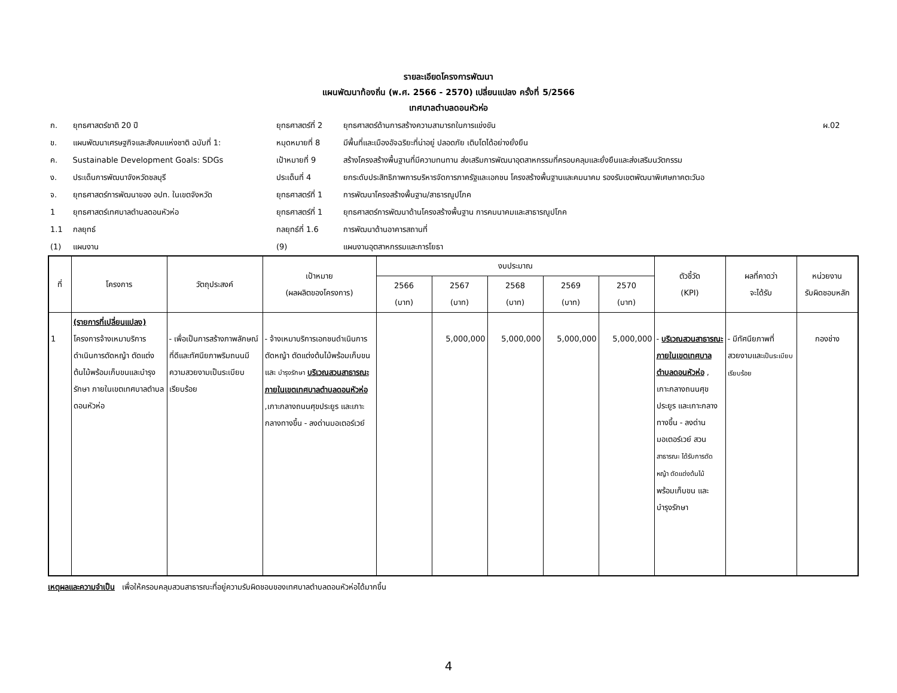รายละเอียดโครงการพัฒนา
แผนพัฒนาท้องถิ่น (พ.ศ. 2566 - 2570) เปลี่ยนแปลง ครั้งที่ 5/2566
เทศบาลตำบลดอนหัวห่อ
| ก. | ยุทธศาสตร์ชาติ 20 ปี | ยุทธศาสตร์ที่ 2 | ยุทธศาสตร์ด้านการสร้างความสามารถในการแข่งขัน | ผ.02 |
| ข. | แผนพัฒนาเศรษฐกิจและสังคมแห่งชาติ ฉบับที่ 1: | หมุดหมายที่ 8 | มีพื้นที่และเมืองอัจฉริยะที่น่าอยู่ ปลอดภัย เติบโตได้อย่างยั่งยืน | |
| ค. | Sustainable Development Goals: SDGs | เป้าหมายที่ 9 | สร้างโครงสร้างพื้นฐานที่มีความทนทาน ส่งเสริมการพัฒนาอุตสาหกรรมที่ครอบคลุมและยั่งยืนและส่งเสริมนวัตกรรม | |
| ง. | ประเด็นการพัฒนาจังหวัดชลบุรี | ประเด็นที่ 4 | ยกระดับประสิทธิภาพการบริหารจัดการภาครัฐและเอกชน โครงสร้างพื้นฐานและคมนาคม รองรับเขตพัฒนาพิเศษภาคตะวันอ | |
| จ. | ยุทธศาสตร์การพัฒนาของ อปท. ในเขตจังหวัด | ยุทธศาสตร์ที่ 1 | การพัฒนาโครงสร้างพื้นฐาน/สาธารณูปโภค | |
| 1 | ยุทธศาสตร์เทศบาลตำบลดอนหัวห่อ | ยุทธศาสตร์ที่ 1 | ยุทธศาสตร์การพัฒนาด้านโครงสร้างพื้นฐาน การคมนาคมและสาธารณูปโภค | |
| 1.1 | กลยุทธ์ | กลยุทธ์ที่ 1.6 | การพัฒนาด้านอาคารสถานที่ | |
| (1) | แผนงาน | (9) | แผนงานอุตสาหกรรมและการโยธา | |
| ที่ | โครงการ | วัตถุประสงค์ | เป้าหมาย (ผลผลิตของโครงการ) | งบประมาณ | | | | | ตัวชี้วัด (KPI) | ผลที่คาดว่า จะได้รับ | หน่วยงาน รับผิดชอบหลัก |
| --- | --- | --- | --- | --- | --- | --- | --- | --- | --- | --- | --- |
| | | | | 2566 (บาท) | 2567 (บาท) | 2568 (บาท) | 2569 (บาท) | 2570 (บาท) | | | |
| 1 | (รายการที่เปลี่ยนแปลง) โครงการจ้างเหมาบริการดำเนินการตัดหญ้า ตัดแต่งต้นไม้พร้อมเก็บขนและบำรุงรักษา ภายในเขตเทศบาลตำบลดอนหัวห่อ | - เพื่อเป็นการสร้างภาพลักษณ์ที่ดีและทัศนียภาพริมถนนมีความสวยงามเป็นระเบียบเรียบร้อย | - จ้างเหมาบริการเอกชนดำเนินการตัดหญ้า ตัดแต่งต้นไม้พร้อมเก็บขนและ บำรุงรักษา บริเวณสวนสาธารณะภายในเขตเทศบาลตำบลดอนหัวห่อ ,เกาะกลางถนนศุขประยูร และเกาะกลางทางขึ้น - ลงด่านมอเตอร์เวย์ | | 5,000,000 | 5,000,000 | 5,000,000 | 5,000,000 | - บริเวณสวนสาธารณะภายในเขตเทศบาลตำบลดอนหัวห่อ , เกาะกลางถนนศุขประยูร และเกาะกลางทางขึ้น - ลงด่านมอเตอร์เวย์ สวน สาธารณะ ได้รับการตัดหญ้า ตัดแต่งต้นไม้ พร้อมเก็บขน และบำรุงรักษา | - มีทัศนียภาพที่สวยงามและ เป็นระเบียบเรียบร้อย | กองช่าง |
เหตุผลและความจำเป็น เพื่อให้ครอบคลุมสวนสาธารณะที่อยู่ความรับผิดชอบของเทศบาลตำบลดอนหัวห่อได้มากขึ้น
4